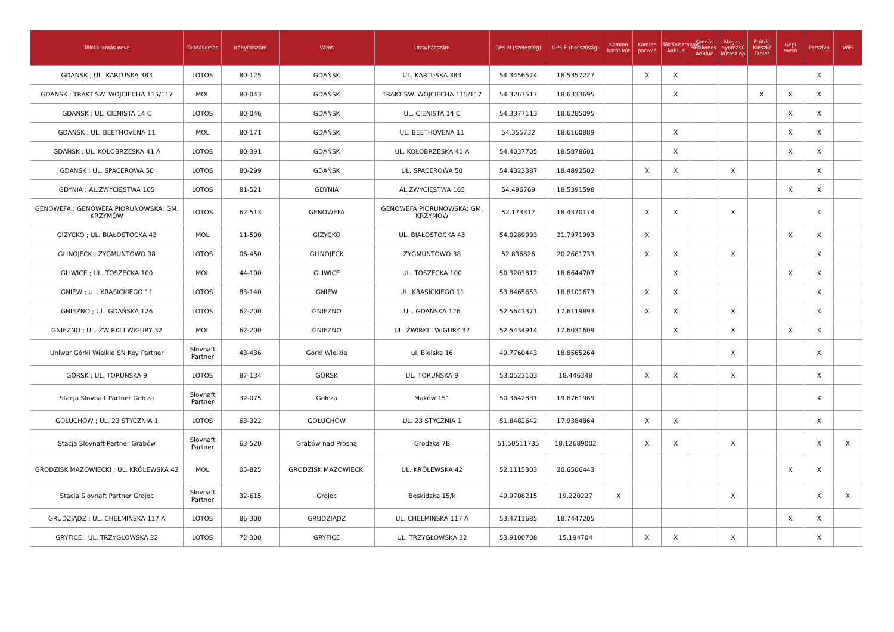| Töltőállomás neve | Töltőállomás | Irányítószám | Város | Utca/házszám | GPS N (szélesség) | GPS E (hosszúság) | Kamion barát kút | Kamion parkoló | Töltőpisztolyos AdBlue | Kannás /Flakonos AdBlue | Magas-nyomású kútoszlop | E-útdíj Kioszk/ Tablet | Gépi mosó | Porszívó | WiFi |
| --- | --- | --- | --- | --- | --- | --- | --- | --- | --- | --- | --- | --- | --- | --- | --- |
| GDAŃSK ; UL. KARTUSKA 383 | LOTOS | 80-125 | GDAŃSK | UL. KARTUSKA 383 | 54.3456574 | 18.5357227 | | X | X | | | | | X | |
| GDAŃSK ; TRAKT ŚW. WOJCIECHA 115/117 | MOL | 80-043 | GDAŃSK | TRAKT ŚW. WOJCIECHA 115/117 | 54.3267517 | 18.6333695 | | | X | | | X | X | X | |
| GDAŃSK ; UL. CIENISTA 14 C | LOTOS | 80-046 | GDAŃSK | UL. CIENISTA 14 C | 54.3377113 | 18.6285095 | | | | | | | X | X | |
| GDAŃSK ; UL. BEETHOVENA 11 | MOL | 80-171 | GDAŃSK | UL. BEETHOVENA 11 | 54.355732 | 18.6160889 | | | X | | | | X | X | |
| GDAŃSK ; UL. KOŁOBRZESKA 41 A | LOTOS | 80-391 | GDAŃSK | UL. KOŁOBRZESKA 41 A | 54.4037705 | 18.5878601 | | | X | | | | X | X | |
| GDAŃSK ; UL. SPACEROWA 50 | LOTOS | 80-299 | GDAŃSK | UL. SPACEROWA 50 | 54.4323387 | 18.4892502 | | X | X | | X | | | X | |
| GDYNIA ; AL.ZWYCIĘSTWA 165 | LOTOS | 81-521 | GDYNIA | AL.ZWYCIĘSTWA 165 | 54.496769 | 18.5391598 | | | | | | | X | X | |
| GENOWEFA ; GENOWEFA PIORUNOWSKA; GM. KRZYMÓW | LOTOS | 62-513 | GENOWEFA | GENOWEFA PIORUNOWSKA; GM. KRZYMÓW | 52.173317 | 18.4370174 | | X | X | | X | | | X | |
| GIŻYCKO ; UL. BIAŁOSTOCKA 43 | MOL | 11-500 | GIŻYCKO | UL. BIAŁOSTOCKA 43 | 54.0289993 | 21.7971993 | | X | | | | | X | X | |
| GLINOJECK ; ZYGMUNTOWO 38 | LOTOS | 06-450 | GLINOJECK | ZYGMUNTOWO 38 | 52.836826 | 20.2661733 | | X | X | | X | | | X | |
| GLIWICE ; UL. TOSZECKA 100 | MOL | 44-100 | GLIWICE | UL. TOSZECKA 100 | 50.3203812 | 18.6644707 | | | X | | | | X | X | |
| GNIEW ; UL. KRASICKIEGO 11 | LOTOS | 83-140 | GNIEW | UL. KRASICKIEGO 11 | 53.8465653 | 18.8101673 | | X | X | | | | | X | |
| GNIEZNO ; UL. GDAŃSKA 126 | LOTOS | 62-200 | GNIEZNO | UL. GDAŃSKA 126 | 52.5641371 | 17.6119893 | | X | X | | X | | | X | |
| GNIEZNO ; UL. ŻWIRKI I WIGURY 32 | MOL | 62-200 | GNIEZNO | UL. ŻWIRKI I WIGURY 32 | 52.5434914 | 17.6031609 | | | X | | X | | X | X | |
| Uniwar Górki Wielkie SN Key Partner | Slovnaft Partner | 43-436 | Górki Wielkie | ul. Bielska 16 | 49.7760443 | 18.8565264 | | | | | X | | | X | |
| GÓRSK ; UL. TORUŃSKA 9 | LOTOS | 87-134 | GÓRSK | UL. TORUŃSKA 9 | 53.0523103 | 18.446348 | | X | X | | X | | | X | |
| Stacja Slovnaft Partner Gołcza | Slovnaft Partner | 32-075 | Gołcza | Maków 151 | 50.3642881 | 19.8761969 | | | | | | | | X | |
| GOŁUCHÓW ; UL. 23 STYCZNIA 1 | LOTOS | 63-322 | GOŁUCHÓW | UL. 23 STYCZNIA 1 | 51.8482642 | 17.9384864 | | X | X | | | | | X | |
| Stacja Slovnaft Partner Grabów | Slovnaft Partner | 63-520 | Grabów nad Prosną | Grodzka 7B | 51.50511735 | 18.12689002 | | X | X | | X | | | X | X |
| GRODZISK MAZOWIECKI ; UL. KRÓLEWSKA 42 | MOL | 05-825 | GRODZISK MAZOWIECKI | UL. KRÓLEWSKA 42 | 52.1115303 | 20.6506443 | | | | | | | X | X | |
| Stacja Slovnaft Partner Grojec | Slovnaft Partner | 32-615 | Grojec | Beskidzka 15/k | 49.9708215 | 19.220227 | X | | | | X | | | X | X |
| GRUDZIĄDZ ; UL. CHEŁMIŃSKA 117 A | LOTOS | 86-300 | GRUDZIĄDZ | UL. CHEŁMIŃSKA 117 A | 53.4711685 | 18.7447205 | | | | | | | X | X | |
| GRYFICE ; UL. TRZYGŁOWSKA 32 | LOTOS | 72-300 | GRYFICE | UL. TRZYGŁOWSKA 32 | 53.9100708 | 15.194704 | | X | X | | X | | | X | |